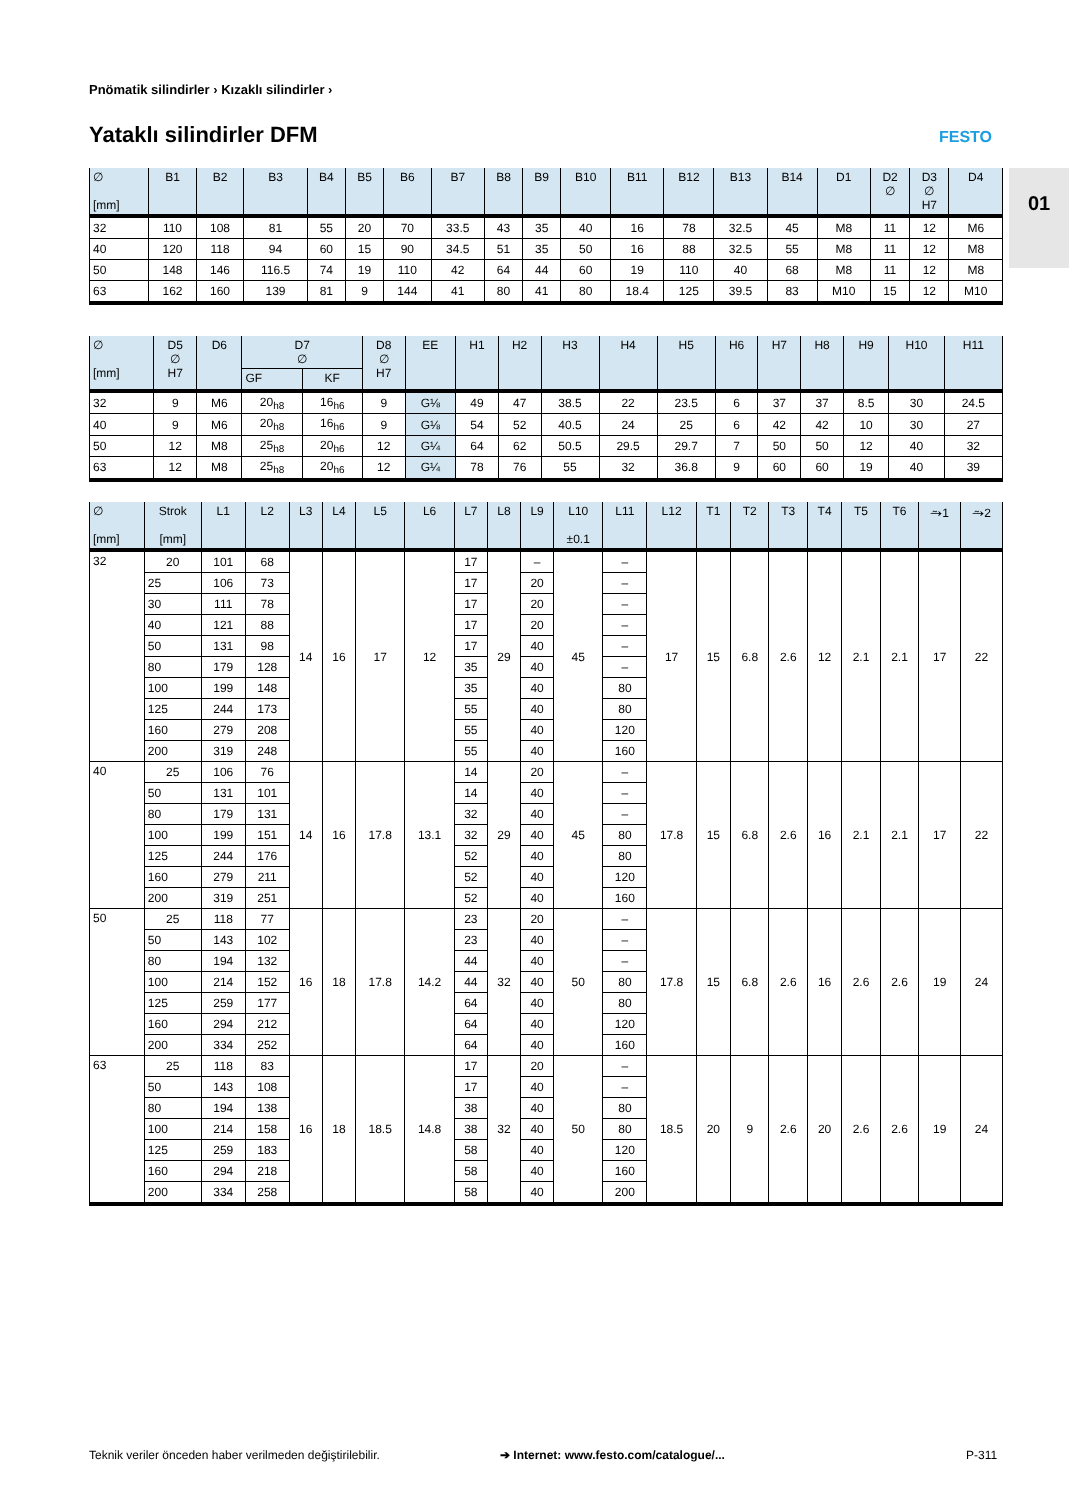Pnömatik silindirler › Kızaklı silindirler ›
Yataklı silindirler DFM FESTO
01
| ∅ [mm] | B1 | B2 | B3 | B4 | B5 | B6 | B7 | B8 | B9 | B10 | B11 | B12 | B13 | B14 | D1 | D2 ∅ | D3 ∅ H7 | D4 |
| --- | --- | --- | --- | --- | --- | --- | --- | --- | --- | --- | --- | --- | --- | --- | --- | --- | --- | --- |
| 32 | 110 | 108 | 81 | 55 | 20 | 70 | 33.5 | 43 | 35 | 40 | 16 | 78 | 32.5 | 45 | M8 | 11 | 12 | M6 |
| 40 | 120 | 118 | 94 | 60 | 15 | 90 | 34.5 | 51 | 35 | 50 | 16 | 88 | 32.5 | 55 | M8 | 11 | 12 | M8 |
| 50 | 148 | 146 | 116.5 | 74 | 19 | 110 | 42 | 64 | 44 | 60 | 19 | 110 | 40 | 68 | M8 | 11 | 12 | M8 |
| 63 | 162 | 160 | 139 | 81 | 9 | 144 | 41 | 80 | 41 | 80 | 18.4 | 125 | 39.5 | 83 | M10 | 15 | 12 | M10 |
| ∅ [mm] | D5 ∅ H7 | D6 | D7 ∅ | | D8 ∅ H7 | EE | H1 | H2 | H3 | H4 | H5 | H6 | H7 | H8 | H9 | H10 | H11 |
| --- | --- | --- | --- | --- | --- | --- | --- | --- | --- | --- | --- | --- | --- | --- | --- | --- | --- |
| | | | GF | KF | | | | | | | | | | | | | |
| 32 | 9 | M6 | 20<sub>h8</sub> | 16<sub>h6</sub> | 9 | G⅛ | 49 | 47 | 38.5 | 22 | 23.5 | 6 | 37 | 37 | 8.5 | 30 | 24.5 |
| 40 | 9 | M6 | 20<sub>h8</sub> | 16<sub>h6</sub> | 9 | G⅛ | 54 | 52 | 40.5 | 24 | 25 | 6 | 42 | 42 | 10 | 30 | 27 |
| 50 | 12 | M8 | 25<sub>h8</sub> | 20<sub>h6</sub> | 12 | G¼ | 64 | 62 | 50.5 | 29.5 | 29.7 | 7 | 50 | 50 | 12 | 40 | 32 |
| 63 | 12 | M8 | 25<sub>h8</sub> | 20<sub>h6</sub> | 12 | G¼ | 78 | 76 | 55 | 32 | 36.8 | 9 | 60 | 60 | 19 | 40 | 39 |
| ∅ [mm] | Strok [mm] | L1 | L2 | L3 | L4 | L5 | L6 | L7 | L8 | L9 | L10 ±0.1 | L11 | L12 | T1 | T2 | T3 | T4 | T5 | T6 | ⥲1 | ⥲2 |
| --- | --- | --- | --- | --- | --- | --- | --- | --- | --- | --- | --- | --- | --- | --- | --- | --- | --- | --- | --- | --- | --- |
| 32 | 20 | 101 | 68 | 14 | 16 | 17 | 12 | 17 | 29 | – | 45 | – | 17 | 15 | 6.8 | 2.6 | 12 | 2.1 | 2.1 | 17 | 22 |
| | 25 | 106 | 73 | | | | | 17 | | 20 | | – | | | | | | | | | |
| | 30 | 111 | 78 | | | | | 17 | | 20 | | – | | | | | | | | | |
| | 40 | 121 | 88 | | | | | 17 | | 20 | | – | | | | | | | | | |
| | 50 | 131 | 98 | | | | | 17 | | 40 | | – | | | | | | | | | |
| | 80 | 179 | 128 | | | | | 35 | | 40 | | – | | | | | | | | | |
| | 100 | 199 | 148 | | | | | 35 | | 40 | | 80 | | | | | | | | | |
| | 125 | 244 | 173 | | | | | 55 | | 40 | | 80 | | | | | | | | | |
| | 160 | 279 | 208 | | | | | 55 | | 40 | | 120 | | | | | | | | | |
| | 200 | 319 | 248 | | | | | 55 | | 40 | | 160 | | | | | | | | | |
| 40 | 25 | 106 | 76 | 14 | 16 | 17.8 | 13.1 | 14 | 29 | 20 | 45 | – | 17.8 | 15 | 6.8 | 2.6 | 16 | 2.1 | 2.1 | 17 | 22 |
| | 50 | 131 | 101 | | | | | 14 | | 40 | | – | | | | | | | | | |
| | 80 | 179 | 131 | | | | | 32 | | 40 | | – | | | | | | | | | |
| | 100 | 199 | 151 | | | | | 32 | | 40 | | 80 | | | | | | | | | |
| | 125 | 244 | 176 | | | | | 52 | | 40 | | 80 | | | | | | | | | |
| | 160 | 279 | 211 | | | | | 52 | | 40 | | 120 | | | | | | | | | |
| | 200 | 319 | 251 | | | | | 52 | | 40 | | 160 | | | | | | | | | |
| 50 | 25 | 118 | 77 | 16 | 18 | 17.8 | 14.2 | 23 | 32 | 20 | 50 | – | 17.8 | 15 | 6.8 | 2.6 | 16 | 2.6 | 2.6 | 19 | 24 |
| | 50 | 143 | 102 | | | | | 23 | | 40 | | – | | | | | | | | | |
| | 80 | 194 | 132 | | | | | 44 | | 40 | | – | | | | | | | | | |
| | 100 | 214 | 152 | | | | | 44 | | 40 | | 80 | | | | | | | | | |
| | 125 | 259 | 177 | | | | | 64 | | 40 | | 80 | | | | | | | | | |
| | 160 | 294 | 212 | | | | | 64 | | 40 | | 120 | | | | | | | | | |
| | 200 | 334 | 252 | | | | | 64 | | 40 | | 160 | | | | | | | | | |
| 63 | 25 | 118 | 83 | 16 | 18 | 18.5 | 14.8 | 17 | 32 | 20 | 50 | – | 18.5 | 20 | 9 | 2.6 | 20 | 2.6 | 2.6 | 19 | 24 |
| | 50 | 143 | 108 | | | | | 17 | | 40 | | – | | | | | | | | | |
| | 80 | 194 | 138 | | | | | 38 | | 40 | | 80 | | | | | | | | | |
| | 100 | 214 | 158 | | | | | 38 | | 40 | | 80 | | | | | | | | | |
| | 125 | 259 | 183 | | | | | 58 | | 40 | | 120 | | | | | | | | | |
| | 160 | 294 | 218 | | | | | 58 | | 40 | | 160 | | | | | | | | | |
| | 200 | 334 | 258 | | | | | 58 | | 40 | | 200 | | | | | | | | | |
Teknik veriler önceden haber verilmeden değiştirilebilir.
➔ Internet: www.festo.com/catalogue/...
P-311